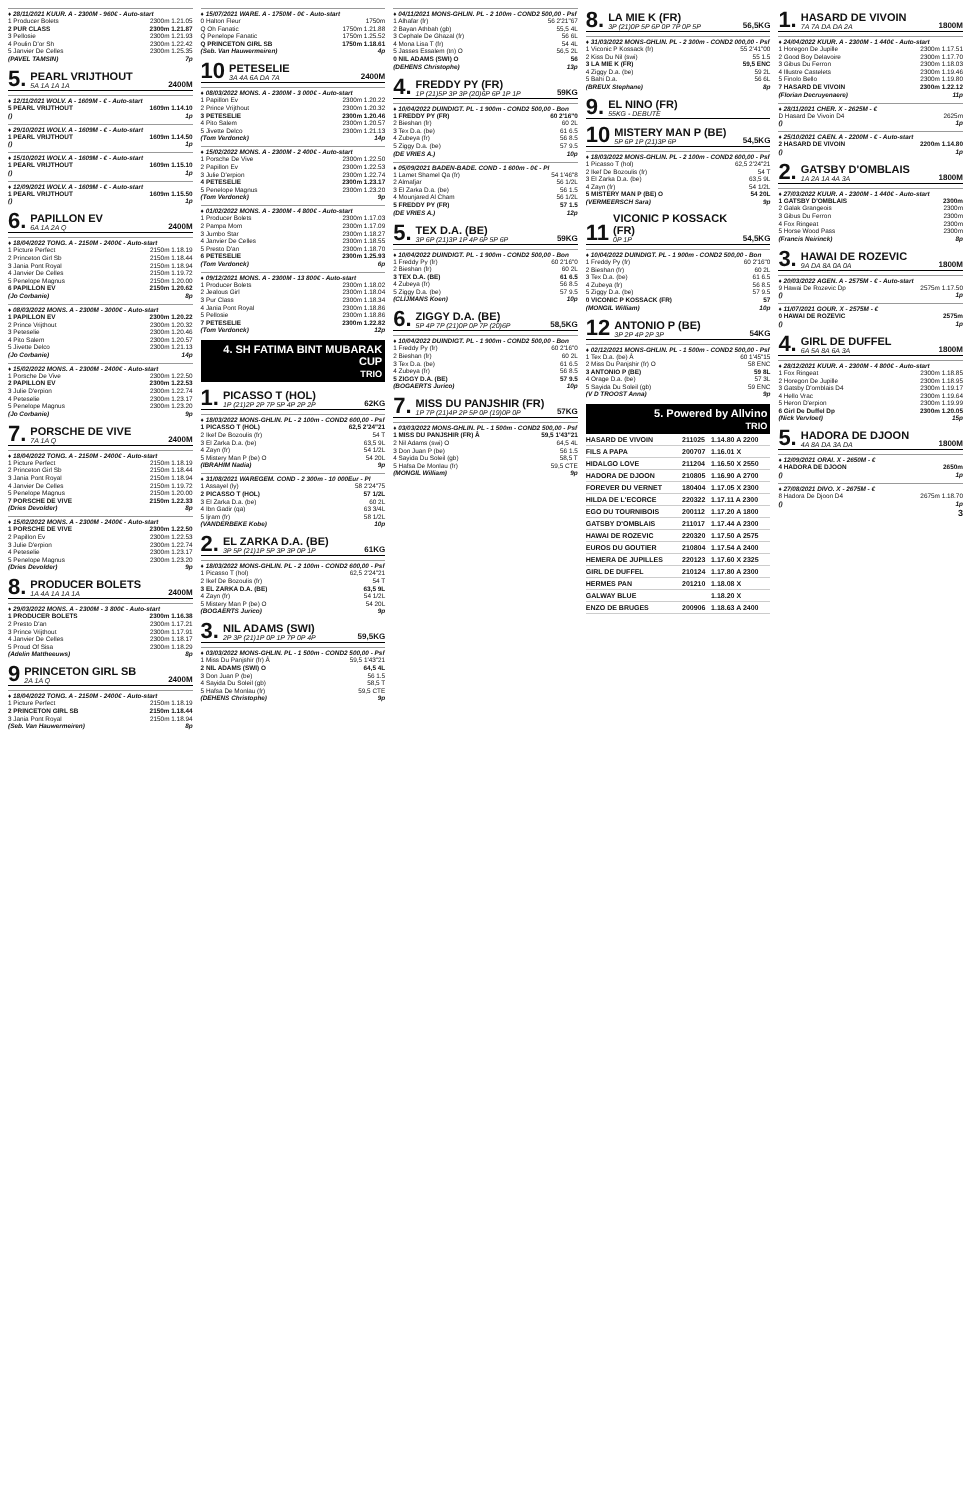♦ 28/11/2021 KUUR. A - 2300M - 960€ - Auto-start
| 1 Producer Bolets | 2300m 1.21.05 |
| 2 PUR CLASS | 2300m 1.21.87 |
| 3 Pellosie | 2300m 1.21.93 |
| 4 Poulin D'or Sh | 2300m 1.22.42 |
| 5 Janvier De Celles | 2300m 1.25.35 |
(PAVEL TAMSIN) 7p
5. PEARL VRIJTHOUT
5A 1A 1A 1A 2400M
♦ 12/11/2021 WOLV. A - 1609M - € - Auto-start
| 5 PEARL VRIJTHOUT | 1609m 1.14.10 |
() 1p
♦ 29/10/2021 WOLV. A - 1609M - € - Auto-start
| 1 PEARL VRIJTHOUT | 1609m 1.14.50 |
() 1p
♦ 15/10/2021 WOLV. A - 1609M - € - Auto-start
| 1 PEARL VRIJTHOUT | 1609m 1.15.10 |
() 1p
♦ 12/09/2021 WOLV. A - 1609M - € - Auto-start
| 1 PEARL VRIJTHOUT | 1609m 1.15.50 |
() 1p
6. PAPILLON EV
6A 1A 2A Q 2400M
♦ 18/04/2022 TONG. A - 2150M - 2400€ - Auto-start
| 1 Picture Perfect | 2150m 1.18.19 |
| 2 Princeton Girl Sb | 2150m 1.18.44 |
| 3 Jania Pont Royal | 2150m 1.18.94 |
| 4 Janvier De Celles | 2150m 1.19.72 |
| 5 Penelope Magnus | 2150m 1.20.00 |
| 6 PAPILLON EV | 2150m 1.20.62 |
(Jo Corbanie) 8p
♦ 08/03/2022 MONS. A - 2300M - 3000€ - Auto-start
| 1 PAPILLON EV | 2300m 1.20.22 |
| 2 Prince Vrijthout | 2300m 1.20.32 |
| 3 Peteselie | 2300m 1.20.46 |
| 4 Pito Salem | 2300m 1.20.57 |
| 5 Jivette Delco | 2300m 1.21.13 |
(Jo Corbanie) 14p
♦ 15/02/2022 MONS. A - 2300M - 2400€ - Auto-start
| 1 Porsche De Vive | 2300m 1.22.50 |
| 2 PAPILLON EV | 2300m 1.22.53 |
| 3 Julie D'erpion | 2300m 1.22.74 |
| 4 Peteselie | 2300m 1.23.17 |
| 5 Penelope Magnus | 2300m 1.23.20 |
(Jo Corbanie) 9p
7. PORSCHE DE VIVE
7A 1A Q 2400M
♦ 18/04/2022 TONG. A - 2150M - 2400€ - Auto-start
| 1 Picture Perfect | 2150m 1.18.19 |
| 2 Princeton Girl Sb | 2150m 1.18.44 |
| 3 Jania Pont Royal | 2150m 1.18.94 |
| 4 Janvier De Celles | 2150m 1.19.72 |
| 5 Penelope Magnus | 2150m 1.20.00 |
| 7 PORSCHE DE VIVE | 2150m 1.22.33 |
(Dries Devolder) 8p
♦ 15/02/2022 MONS. A - 2300M - 2400€ - Auto-start
| 1 PORSCHE DE VIVE | 2300m 1.22.50 |
| 2 Papillon Ev | 2300m 1.22.53 |
| 3 Julie D'erpion | 2300m 1.22.74 |
| 4 Peteselie | 2300m 1.23.17 |
| 5 Penelope Magnus | 2300m 1.23.20 |
(Dries Devolder) 9p
8. PRODUCER BOLETS
1A 4A 1A 1A 1A 2400M
♦ 29/03/2022 MONS. A - 2300M - 3 800€ - Auto-start
| 1 PRODUCER BOLETS | 2300m 1.16.38 |
| 2 Presto D'an | 2300m 1.17.21 |
| 3 Prince Vrijthout | 2300m 1.17.91 |
| 4 Janvier De Celles | 2300m 1.18.17 |
| 5 Proud Of Sisa | 2300m 1.18.29 |
(Adelin Mattheeuws) 8p
9 PRINCETON GIRL SB
2A 1A Q 2400M
♦ 18/04/2022 TONG. A - 2150M - 2400€ - Auto-start
| 1 Picture Perfect | 2150m 1.18.19 |
| 2 PRINCETON GIRL SB | 2150m 1.18.44 |
| 3 Jania Pont Royal | 2150m 1.18.94 |
(Seb. Van Hauwermeiren) 8p
♦ 15/07/2021 WARE. A - 1750M - 0€ - Auto-start
| 0 Halton Fleur | 1750m |
| Q Oh Fanatic | 1750m 1.21.88 |
| Q Penelope Fanatic | 1750m 1.25.52 |
| Q PRINCETON GIRL SB | 1750m 1.18.61 |
(Seb. Van Hauwermeiren) 4p
10 PETESELIE
3A 4A 6A DA 7A 2400M
♦ 08/03/2022 MONS. A - 2300M - 3 000€ - Auto-start
| 1 Papillon Ev | 2300m 1.20.22 |
| 2 Prince Vrijthout | 2300m 1.20.32 |
| 3 PETESELIE | 2300m 1.20.46 |
| 4 Pito Salem | 2300m 1.20.57 |
| 5 Jivette Delco | 2300m 1.21.13 |
(Tom Verdonck) 14p
♦ 15/02/2022 MONS. A - 2300M - 2 400€ - Auto-start
| 1 Porsche De Vive | 2300m 1.22.50 |
| 2 Papillon Ev | 2300m 1.22.53 |
| 3 Julie D'erpion | 2300m 1.22.74 |
| 4 PETESELIE | 2300m 1.23.17 |
| 5 Penelope Magnus | 2300m 1.23.20 |
(Tom Verdonck) 9p
♦ 01/02/2022 MONS. A - 2300M - 4 800€ - Auto-start
| 1 Producer Bolets | 2300m 1.17.03 |
| 2 Pampa Mom | 2300m 1.17.09 |
| 3 Jumbo Star | 2300m 1.18.27 |
| 4 Janvier De Celles | 2300m 1.18.55 |
| 5 Presto D'an | 2300m 1.18.70 |
| 6 PETESELIE | 2300m 1.25.93 |
(Tom Verdonck) 6p
♦ 09/12/2021 MONS. A - 2300M - 13 800€ - Auto-start
| 1 Producer Bolets | 2300m 1.18.02 |
| 2 Jealous Girl | 2300m 1.18.04 |
| 3 Pur Class | 2300m 1.18.34 |
| 4 Jania Pont Royal | 2300m 1.18.86 |
| 5 Pellosie | 2300m 1.18.86 |
| 7 PETESELIE | 2300m 1.22.82 |
(Tom Verdonck) 12p
4. SH FATIMA BINT MUBARAK CUP
TRIO
1. PICASSO T (HOL)
1P (21)2P 2P 7P 5P 4P 2P 2P 62KG
♦ 18/03/2022 MONS-GHLIN. PL - 2 100m - COND2 600,00 - Psf
| 1 PICASSO T (HOL) | 62,5 2'24"21 |
| 2 Ikef De Bozoulis (fr) | 54 T |
| 3 El Zarka D.a. (be) | 63,5 9L |
| 4 Zayn (fr) | 54 1/2L |
| 5 Mistery Man P (be) O | 54 20L |
(IBRAHIM Nadia) 9p
♦ 31/08/2021 WAREGEM. COND - 2 300m - 10 000Eur - Pl
| 1 Assayel (ly) | 58 2'24"75 |
| 2 PICASSO T (HOL) | 57 1/2L |
| 3 El Zarka D.a. (be) | 60 2L |
| 4 Ibn Gadir (qa) | 63 3/4L |
| 5 Ijram (fr) | 58 1/2L |
(VANDERBEKE Kobe) 10p
2. EL ZARKA D.A. (BE)
3P 5P (21)1P 5P 3P 3P 0P 1P 61KG
♦ 18/03/2022 MONS-GHLIN. PL - 2 100m - COND2 600,00 - Psf
| 1 Picasso T (hol) | 62,5 2'24"21 |
| 2 Ikef De Bozoulis (fr) | 54 T |
| 3 EL ZARKA D.A. (BE) | 63,5 9L |
| 4 Zayn (fr) | 54 1/2L |
| 5 Mistery Man P (be) O | 54 20L |
(BOGAERTS Jurico) 9p
3. NIL ADAMS (SWI)
2P 3P (21)1P 0P 1P 7P 0P 4P 59,5KG
♦ 03/03/2022 MONS-GHLIN. PL - 1 500m - COND2 500,00 - Psf
| 1 Miss Du Panjshir (fr) Â | 59,5 1'43"21 |
| 2 NIL ADAMS (SWI) O | 64,5 4L |
| 3 Don Juan P (be) | 56 1.5 |
| 4 Sayida Du Soleil (gb) | 58,5 T |
| 5 Hafsa De Monlau (fr) | 59,5 CTE |
(DEHENS Christophe) 9p
♦ 04/11/2021 MONS-GHLIN. PL - 2 100m - COND2 500,00 - Psf
| 1 Alhafar (fr) | 56 2'21"67 |
| 2 Bayan Athbah (gb) | 55,5 4L |
| 3 Cephale De Ghazal (fr) | 56 6L |
| 4 Mona Lisa T (fr) | 54 4L |
| 5 Jasses Essalem (tn) O | 56,5 2L |
| 0 NIL ADAMS (SWI) O | 56 |
(DEHENS Christophe) 13p
4. FREDDY PY (FR)
1P (21)5P 3P 3P (20)6P 6P 1P 1P 59KG
♦ 10/04/2022 DUINDIGT. PL - 1 900m - COND2 500,00 - Bon
| 1 FREDDY PY (FR) | 60 2'16"0 |
| 2 Bieshan (fr) | 60 2L |
| 3 Tex D.a. (be) | 61 6.5 |
| 4 Zubeya (fr) | 56 8.5 |
| 5 Ziggy D.a. (be) | 57 9.5 |
(DE VRIES A.) 10p
♦ 05/09/2021 BADEN-BADE. COND - 1 600m - 0€ - Pl
| 1 Lamet Shamel Qa (fr) | 54 1'46"8 |
| 2 Almafjar | 56 1/2L |
| 3 El Zarka D.a. (be) | 56 1.5 |
| 4 Mounjared Al Cham | 56 1/2L |
| 5 FREDDY PY (FR) | 57 1.5 |
(DE VRIES A.) 12p
5. TEX D.A. (BE)
3P 6P (21)3P 1P 4P 6P 5P 6P 59KG
♦ 10/04/2022 DUINDIGT. PL - 1 900m - COND2 500,00 - Bon
| 1 Freddy Py (fr) | 60 2'16"0 |
| 2 Bieshan (fr) | 60 2L |
| 3 TEX D.A. (BE) | 61 6.5 |
| 4 Zubeya (fr) | 56 8.5 |
| 5 Ziggy D.a. (be) | 57 9.5 |
(CLIJMANS Koen) 10p
6. ZIGGY D.A. (BE)
5P 4P 7P (21)0P 0P 7P (20)6P 58,5KG
♦ 10/04/2022 DUINDIGT. PL - 1 900m - COND2 500,00 - Bon
| 1 Freddy Py (fr) | 60 2'16"0 |
| 2 Bieshan (fr) | 60 2L |
| 3 Tex D.a. (be) | 61 6.5 |
| 4 Zubeya (fr) | 56 8.5 |
| 5 ZIGGY D.A. (BE) | 57 9.5 |
(BOGAERTS Jurico) 10p
7. MISS DU PANJSHIR (FR)
1P 7P (21)4P 2P 5P 0P (19)0P 0P 57KG
♦ 03/03/2022 MONS-GHLIN. PL - 1 500m - COND2 500,00 - Psf
| 1 MISS DU PANJSHIR (FR) Â | 59,5 1'43"21 |
| 2 Nil Adams (swi) O | 64,5 4L |
| 3 Don Juan P (be) | 56 1.5 |
| 4 Sayida Du Soleil (gb) | 58,5 T |
| 5 Hafsa De Monlau (fr) | 59,5 CTE |
(MONGIL William) 9p
8. LA MIE K (FR)
3P (21)0P 5P 6P 0P 7P 0P 5P 56,5KG
♦ 31/03/2022 MONS-GHLIN. PL - 2 300m - COND2 000,00 - Psf
| 1 Viconic P Kossack (fr) | 55 2'41"00 |
| 2 Kiss Du Nil (swi) | 55 1.5 |
| 3 LA MIE K (FR) | 59,5 ENC |
| 4 Ziggy D.a. (be) | 59 2L |
| 5 Bahi D.a. | 56 6L |
(BREUX Stephane) 8p
9. EL NINO (FR)
55KG - DEBUTE
10 MISTERY MAN P (BE)
5P 6P 1P (21)3P 6P 54,5KG
♦ 18/03/2022 MONS-GHLIN. PL - 2 100m - COND2 600,00 - Psf
| 1 Picasso T (hol) | 62,5 2'24"21 |
| 2 Ikef De Bozoulis (fr) | 54 T |
| 3 El Zarka D.a. (be) | 63,5 9L |
| 4 Zayn (fr) | 54 1/2L |
| 5 MISTERY MAN P (BE) O | 54 20L |
(VERMEERSCH Sara) 9p
11 VICONIC P KOSSACK (FR)
0P 1P 54,5KG
♦ 10/04/2022 DUINDIGT. PL - 1 900m - COND2 500,00 - Bon
| 1 Freddy Py (fr) | 60 2'16"0 |
| 2 Bieshan (fr) | 60 2L |
| 3 Tex D.a. (be) | 61 6.5 |
| 4 Zubeya (fr) | 56 8.5 |
| 5 Ziggy D.a. (be) | 57 9.5 |
| 0 VICONIC P KOSSACK (FR) | 57 |
(MONGIL William) 10p
12 ANTONIO P (BE)
3P 2P 4P 2P 3P 54KG
♦ 02/12/2021 MONS-GHLIN. PL - 1 500m - COND2 500,00 - Psf
| 1 Tex D.a. (be) Â | 60 1'45"15 |
| 2 Miss Du Panjshir (fr) O | 58 ENC |
| 3 ANTONIO P (BE) | 59 8L |
| 4 Orage D.a. (be) | 57 3L |
| 5 Sayida Du Soleil (gb) | 59 ENC |
(V D TROOST Anna) 9p
5. Powered by Allvino
TRIO
| HASARD DE VIVOIN | 211025 | 1.14.80 A 2200 |
| FILS A PAPA | 200707 | 1.16.01 X |
| HIDALGO LOVE | 211204 | 1.16.50 X 2550 |
| HADORA DE DJOON | 210805 | 1.16.90 A 2700 |
| FOREVER DU VERNET | 180404 | 1.17.05 X 2300 |
| HILDA DE L'ECORCE | 220322 | 1.17.11 A 2300 |
| EGO DU TOURNIBOIS | 200112 | 1.17.20 A 1800 |
| GATSBY D'OMBLAIS | 211017 | 1.17.44 A 2300 |
| HAWAI DE ROZEVIC | 220320 | 1.17.50 A 2575 |
| EUROS DU GOUTIER | 210804 | 1.17.54 A 2400 |
| HEMERA DE JUPILLES | 220123 | 1.17.60 X 2325 |
| GIRL DE DUFFEL | 210124 | 1.17.80 A 2300 |
| HERMES PAN | 201210 | 1.18.08 X |
| GALWAY BLUE | | 1.18.20 X |
| ENZO DE BRUGES | 200906 | 1.18.63 A 2400 |
1. HASARD DE VIVOIN
7A 7A DA DA 2A 1800M
♦ 24/04/2022 KUUR. A - 2300M - 1 440€ - Auto-start
| 1 Horegon De Jupille | 2300m 1.17.51 |
| 2 Good Boy Delavoire | 2300m 1.17.70 |
| 3 Gibus Du Ferron | 2300m 1.18.03 |
| 4 Illustre Castelets | 2300m 1.19.46 |
| 5 Finolo Bello | 2300m 1.19.80 |
| 7 HASARD DE VIVOIN | 2300m 1.22.12 |
(Florian Decruyenaere) 11p
♦ 28/11/2021 CHER. X - 2625M - €
| D Hasard De Vivoin D4 | 2625m |
() 1p
♦ 25/10/2021 CAEN. A - 2200M - € - Auto-start
| 2 HASARD DE VIVOIN | 2200m 1.14.80 |
() 1p
2. GATSBY D'OMBLAIS
1A 2A 1A 4A 3A 1800M
♦ 27/03/2022 KUUR. A - 2300M - 1 440€ - Auto-start
| 1 GATSBY D'OMBLAIS | 2300m |
| 2 Galak Grangeois | 2300m |
| 3 Gibus Du Ferron | 2300m |
| 4 Fox Ringeat | 2300m |
| 5 Horse Wood Pass | 2300m |
(Francis Neirinck) 8p
3. HAWAI DE ROZEVIC
9A DA 8A 0A 0A 1800M
♦ 20/03/2022 AGEN. A - 2575M - € - Auto-start
| 9 Hawai De Rozevic Dp | 2575m 1.17.50 |
() 1p
♦ 11/07/2021 GOUR. X - 2575M - €
| 0 HAWAI DE ROZEVIC | 2575m |
() 1p
4. GIRL DE DUFFEL
6A 5A 8A 6A 3A 1800M
♦ 28/12/2021 KUUR. A - 2300M - 4 800€ - Auto-start
| 1 Fox Ringeat | 2300m 1.18.85 |
| 2 Horegon De Jupille | 2300m 1.18.95 |
| 3 Gatsby D'omblais D4 | 2300m 1.19.17 |
| 4 Hello Vrac | 2300m 1.19.64 |
| 5 Heron D'erpion | 2300m 1.19.99 |
| 6 Girl De Duffel Dp | 2300m 1.20.05 |
(Nick Vervloet) 15p
5. HADORA DE DJOON
4A 8A DA 3A DA 1800M
♦ 12/09/2021 ORAI. X - 2650M - €
| 4 HADORA DE DJOON | 2650m |
() 1p
♦ 27/08/2021 DIVO. X - 2675M - €
| 8 Hadora De Djoon D4 | 2675m 1.18.70 |
() 1p
3